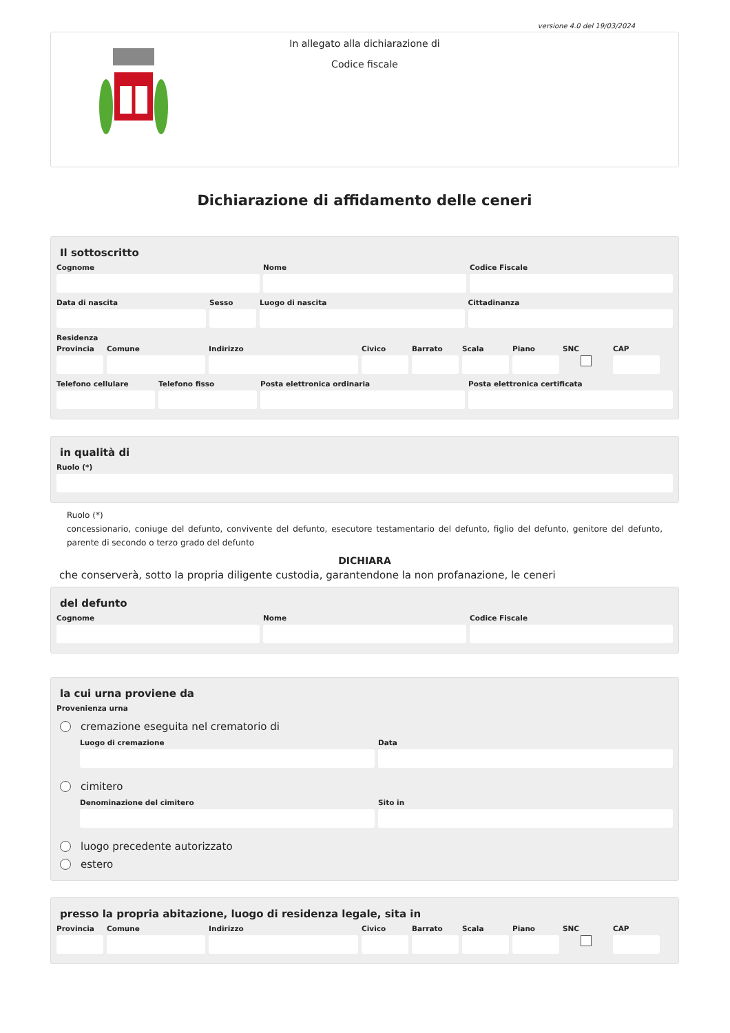versione 4.0 del 19/03/2024
In allegato alla dichiarazione di
Codice fiscale
Dichiarazione di affidamento delle ceneri
Il sottoscritto
Cognome Nome Codice Fiscale
Data di nascita Sesso Luogo di nascita Cittadinanza
Residenza
Provincia
Comune Indirizzo Civico Barrato Scala Piano SNC CAP
Telefono cellulare
Telefono fisso Posta elettronica ordinaria Posta elettronica certificata
in qualità di
Ruolo (*)
Ruolo (*)
concessionario, coniuge del defunto, convivente del defunto, esecutore testamentario del defunto, figlio del defunto, genitore del defunto, parente di secondo o terzo grado del defunto
DICHIARA
che conserverà, sotto la propria diligente custodia, garantendone la non profanazione, le ceneri
del defunto
Cognome Nome Codice Fiscale
la cui urna proviene da
Provenienza urna
cremazione eseguita nel crematorio di
Luogo di cremazione Data
cimitero
Denominazione del cimitero Sito in
luogo precedente autorizzato
estero
presso la propria abitazione, luogo di residenza legale, sita in
Provincia
Comune Indirizzo Civico Barrato Scala Piano SNC CAP